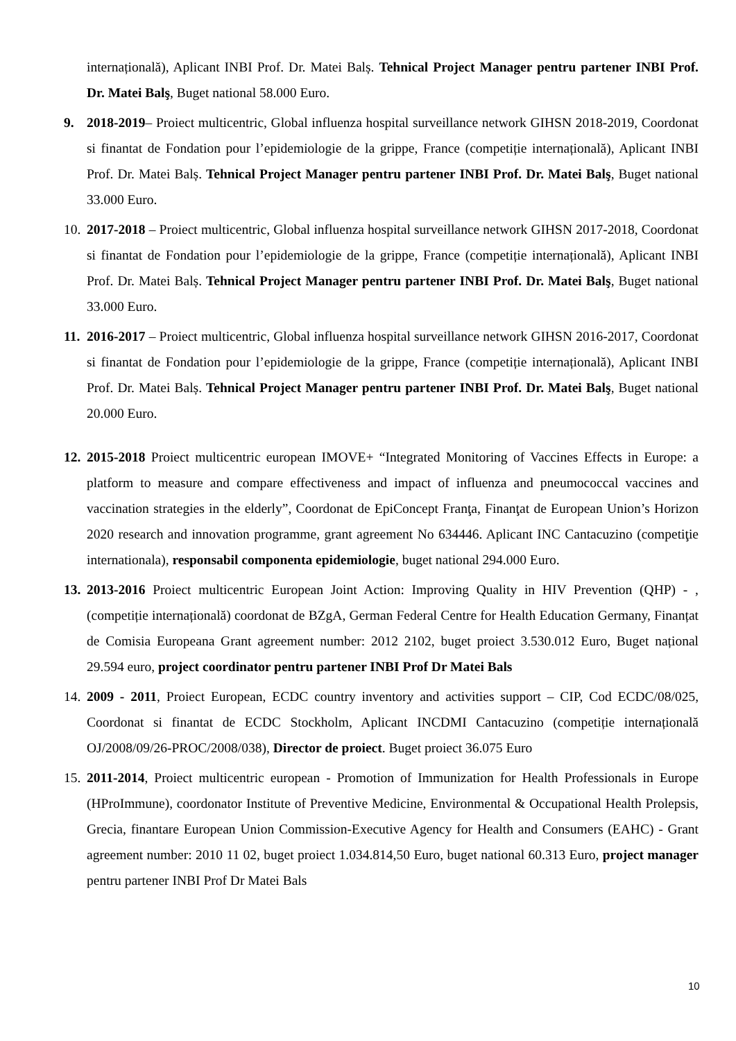internațională), Aplicant INBI Prof. Dr. Matei Balș. Tehnical Project Manager pentru partener INBI Prof. Dr. Matei Balş, Buget national 58.000 Euro.
9. 2018-2019– Proiect multicentric, Global influenza hospital surveillance network GIHSN 2018-2019, Coordonat si finantat de Fondation pour l’epidemiologie de la grippe, France (competiție internațională), Aplicant INBI Prof. Dr. Matei Balș. Tehnical Project Manager pentru partener INBI Prof. Dr. Matei Balş, Buget national 33.000 Euro.
10.
2017-2018 – Proiect multicentric, Global influenza hospital surveillance network GIHSN 2017-2018, Coordonat si finantat de Fondation pour l’epidemiologie de la grippe, France (competiție internațională), Aplicant INBI Prof. Dr. Matei Balș. Tehnical Project Manager pentru partener INBI Prof. Dr. Matei Balş, Buget national 33.000 Euro.
11.
2016-2017 – Proiect multicentric, Global influenza hospital surveillance network GIHSN 2016-2017, Coordonat si finantat de Fondation pour l’epidemiologie de la grippe, France (competiție internațională), Aplicant INBI Prof. Dr. Matei Balș. Tehnical Project Manager pentru partener INBI Prof. Dr. Matei Balş, Buget national 20.000 Euro.
12.
2015-2018 Proiect multicentric european IMOVE+ “Integrated Monitoring of Vaccines Effects in Europe: a platform to measure and compare effectiveness and impact of influenza and pneumococcal vaccines and vaccination strategies in the elderly”, Coordonat de EpiConcept Franţa, Finanţat de European Union’s Horizon 2020 research and innovation programme, grant agreement No 634446. Aplicant INC Cantacuzino (competiţie internationala), responsabil componenta epidemiologie, buget national 294.000 Euro.
13.
2013-2016 Proiect multicentric European Joint Action: Improving Quality in HIV Prevention (QHP) - , (competiție internațională) coordonat de BZgA, German Federal Centre for Health Education Germany, Finanțat de Comisia Europeana Grant agreement number: 2012 2102, buget proiect 3.530.012 Euro, Buget național 29.594 euro, project coordinator pentru partener INBI Prof Dr Matei Bals
14.
2009 - 2011, Proiect European, ECDC country inventory and activities support – CIP, Cod ECDC/08/025, Coordonat si finantat de ECDC Stockholm, Aplicant INCDMI Cantacuzino (competiție internațională OJ/2008/09/26-PROC/2008/038), Director de proiect. Buget proiect 36.075 Euro
15.
2011-2014, Proiect multicentric european - Promotion of Immunization for Health Professionals in Europe (HProImmune), coordonator Institute of Preventive Medicine, Environmental & Occupational Health Prolepsis, Grecia, finantare European Union Commission-Executive Agency for Health and Consumers (EAHC) - Grant agreement number: 2010 11 02, buget proiect 1.034.814,50 Euro, buget national 60.313 Euro, project manager pentru partener INBI Prof Dr Matei Bals
10